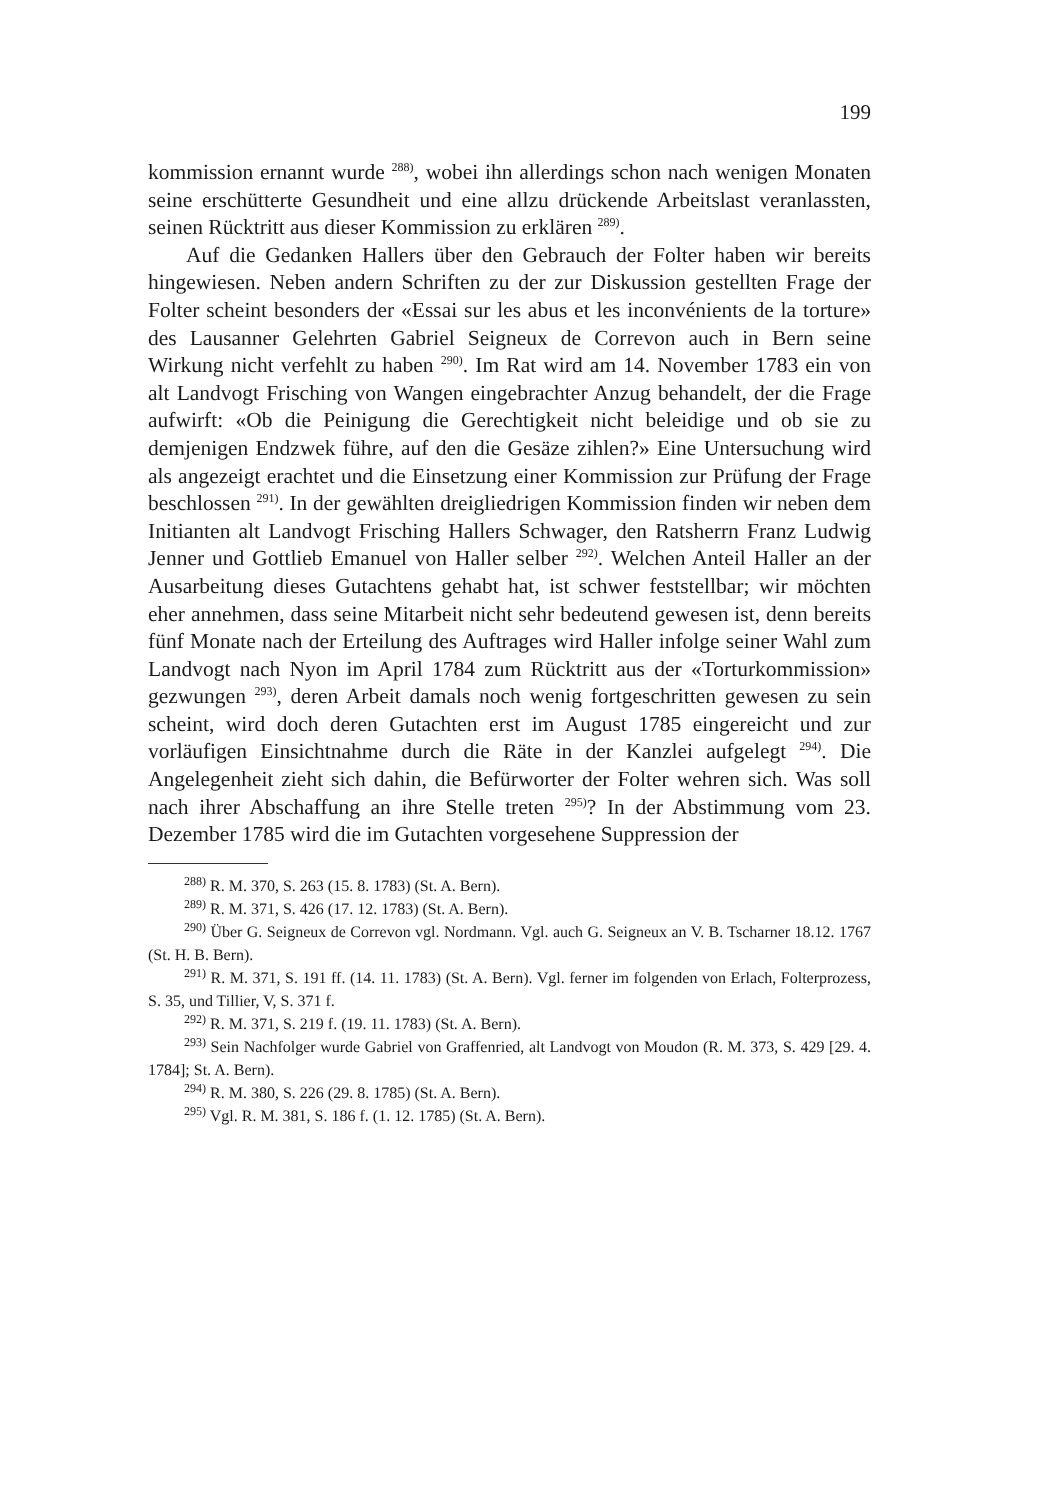199
kommission ernannt wurde <sup>288)</sup>, wobei ihn allerdings schon nach wenigen Monaten seine erschütterte Gesundheit und eine allzu drückende Arbeitslast veranlassten, seinen Rücktritt aus dieser Kommission zu erklären <sup>289)</sup>.
Auf die Gedanken Hallers über den Gebrauch der Folter haben wir bereits hingewiesen. Neben andern Schriften zu der zur Diskussion gestellten Frage der Folter scheint besonders der «Essai sur les abus et les inconvénients de la torture» des Lausanner Gelehrten Gabriel Seigneux de Correvon auch in Bern seine Wirkung nicht verfehlt zu haben <sup>290)</sup>. Im Rat wird am 14. November 1783 ein von alt Landvogt Frisching von Wangen eingebrachter Anzug behandelt, der die Frage aufwirft: «Ob die Peinigung die Gerechtigkeit nicht beleidige und ob sie zu demjenigen Endzwek führe, auf den die Gesäze zihlen?» Eine Untersuchung wird als angezeigt erachtet und die Einsetzung einer Kommission zur Prüfung der Frage beschlossen <sup>291)</sup>. In der gewählten dreigliedrigen Kommission finden wir neben dem Initianten alt Landvogt Frisching Hallers Schwager, den Ratsherrn Franz Ludwig Jenner und Gottlieb Emanuel von Haller selber <sup>292)</sup>. Welchen Anteil Haller an der Ausarbeitung dieses Gutachtens gehabt hat, ist schwer feststellbar; wir möchten eher annehmen, dass seine Mitarbeit nicht sehr bedeutend gewesen ist, denn bereits fünf Monate nach der Erteilung des Auftrages wird Haller infolge seiner Wahl zum Landvogt nach Nyon im April 1784 zum Rücktritt aus der «Torturkommission» gezwungen <sup>293)</sup>, deren Arbeit damals noch wenig fortgeschritten gewesen zu sein scheint, wird doch deren Gutachten erst im August 1785 eingereicht und zur vorläufigen Einsichtnahme durch die Räte in der Kanzlei aufgelegt <sup>294)</sup>. Die Angelegenheit zieht sich dahin, die Befürworter der Folter wehren sich. Was soll nach ihrer Abschaffung an ihre Stelle treten <sup>295)</sup>? In der Abstimmung vom 23. Dezember 1785 wird die im Gutachten vorgesehene Suppression der
<sup>288)</sup> R. M. 370, S. 263 (15. 8. 1783) (St. A. Bern).
<sup>289)</sup> R. M. 371, S. 426 (17. 12. 1783) (St. A. Bern).
<sup>290)</sup> Über G. Seigneux de Correvon vgl. Nordmann. Vgl. auch G. Seigneux an V. B. Tscharner 18.12. 1767 (St. H. B. Bern).
<sup>291)</sup> R. M. 371, S. 191 ff. (14. 11. 1783) (St. A. Bern). Vgl. ferner im folgenden von Erlach, Folterprozess, S. 35, und Tillier, V, S. 371 f.
<sup>292)</sup> R. M. 371, S. 219 f. (19. 11. 1783) (St. A. Bern).
<sup>293)</sup> Sein Nachfolger wurde Gabriel von Graffenried, alt Landvogt von Moudon (R. M. 373, S. 429 [29. 4. 1784]; St. A. Bern).
<sup>294)</sup> R. M. 380, S. 226 (29. 8. 1785) (St. A. Bern).
<sup>295)</sup> Vgl. R. M. 381, S. 186 f. (1. 12. 1785) (St. A. Bern).